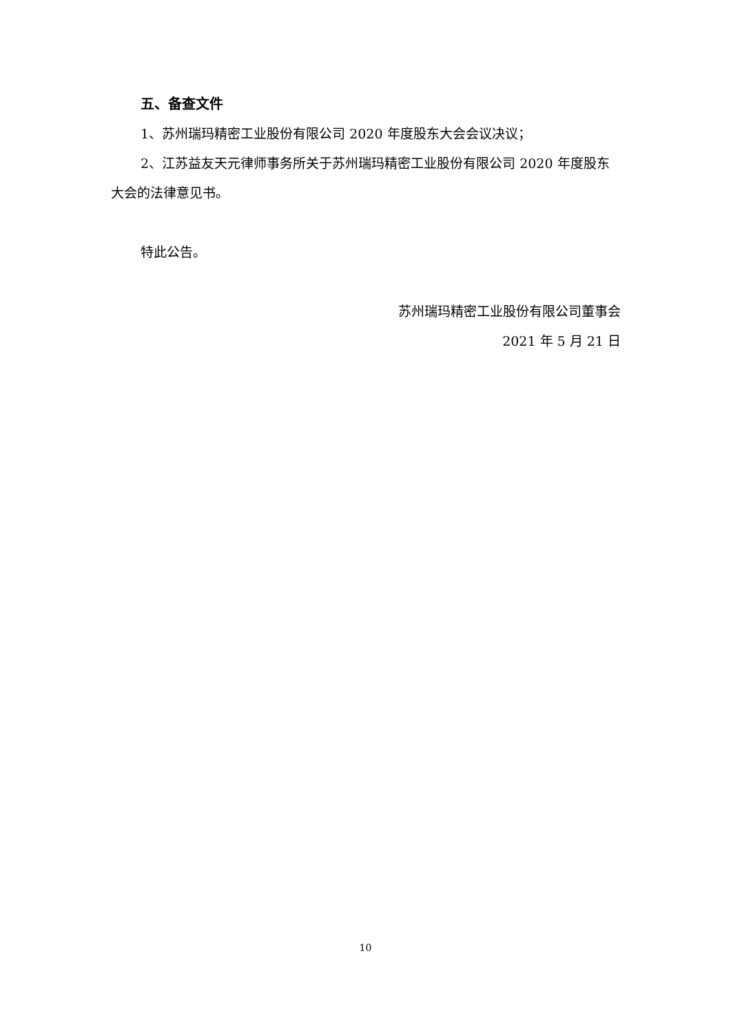五、备查文件
1、苏州瑞玛精密工业股份有限公司 2020 年度股东大会会议决议；
2、江苏益友天元律师事务所关于苏州瑞玛精密工业股份有限公司 2020 年度股东大会的法律意见书。
特此公告。
苏州瑞玛精密工业股份有限公司董事会
2021 年 5 月 21 日
10